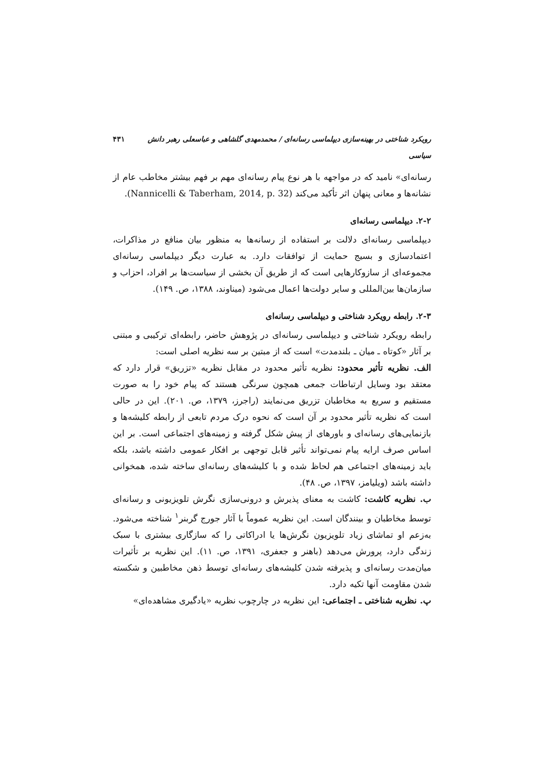رویکرد شناختی در بهینه‌سازی دیپلماسی رسانه‌ای / محمدمهدی گلشاهی و عباسعلی رهبر دانش سیاسی ۴۳۱
رسانه‌ای» نامید که در مواجهه با هر نوع پیام رسانه‌ای مهم بر فهم بیشتر مخاطب عام از نشانه‌ها و معانی پنهان اثر تأکید می‌کند (Nannicelli & Taberham, 2014, p. 32).
۲-۲. دیپلماسی رسانه‌ای
دیپلماسی رسانه‌ای دلالت بر استفاده از رسانه‌ها به منظور بیان منافع در مذاکرات، اعتمادسازی و بسیج حمایت از توافقات دارد. به عبارت دیگر دیپلماسی رسانه‌ای مجموعه‌ای از سازوکارهایی است که از طریق آن بخشی از سیاست‌ها بر افراد، احزاب و سازمان‌ها بین‌المللی و سایر دولت‌ها اعمال می‌شود (میناوند، ۱۳۸۸، ص. ۱۴۹).
۲-۳. رابطه رویکرد شناختی و دیپلماسی رسانه‌ای
رابطه رویکرد شناختی و دیپلماسی رسانه‌ای در پژوهش حاضر، رابطه‌ای ترکیبی و مبتنی بر آثار «کوتاه ـ میان ـ بلندمدت» است که از مبتین بر سه نظریه اصلی است:
الف. نظریه تأثیر محدود: نظریه تأثیر محدود در مقابل نظریه «تزریق» قرار دارد که معتقد بود وسایل ارتباطات جمعی همچون سرنگی هستند که پیام خود را به صورت مستقیم و سریع به مخاطبان تزریق می‌نمایند (راجرز، ۱۳۷۹، ص. ۲۰۱). این در حالی است که نظریه تأثیر محدود بر آن است که نحوه درک مردم تابعی از رابطه کلیشه‌ها و بازنمایی‌های رسانه‌ای و باورهای از پیش شکل گرفته و زمینه‌های اجتماعی است. بر این اساس صرف ارایه پیام نمی‌تواند تأثیر قابل توجهی بر افکار عمومی داشته باشد، بلکه باید زمینه‌های اجتماعی هم لحاظ شده و با کلیشه‌های رسانه‌ای ساخته شده، همخوانی داشته باشد (ویلیامز، ۱۳۹۷، ص. ۴۸).
ب. نظریه کاشت: کاشت به معنای پذیرش و درونی‌سازی نگرش تلویزیونی و رسانه‌ای توسط مخاطبان و بینندگان است. این نظریه عموماً با آثار جورج گربنر<sup>۱</sup> شناخته می‌شود. به‌زعم او تماشای زیاد تلویزیون نگرش‌ها یا ادراکاتی را که سازگاری بیشتری با سبک زندگی دارد، پرورش می‌دهد (باهنر و جعفری، ۱۳۹۱، ص. ۱۱). این نظریه بر تأثیرات میان‌مدت رسانه‌ای و پذیرفته شدن کلیشه‌های رسانه‌ای توسط ذهن مخاطبین و شکسته شدن مقاومت آنها تکیه دارد.
پ. نظریه شناختی ـ اجتماعی: این نظریه در چارچوب نظریه «یادگیری مشاهده‌ای»